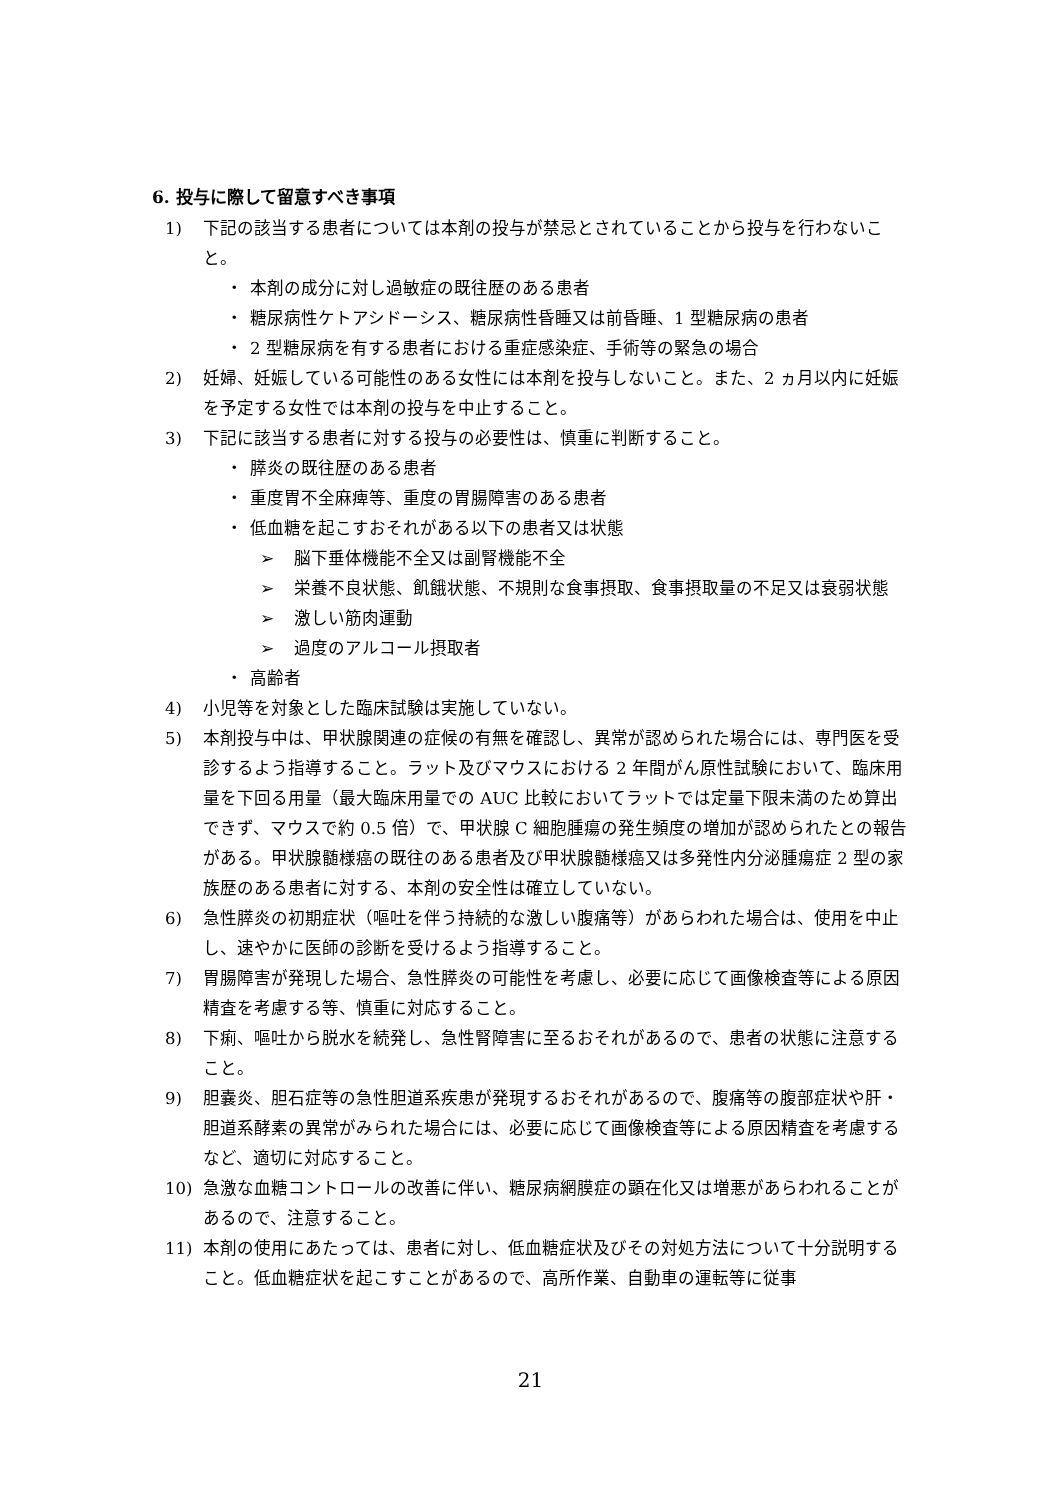6. 投与に際して留意すべき事項
1) 下記の該当する患者については本剤の投与が禁忌とされていることから投与を行わないこと。
・ 本剤の成分に対し過敏症の既往歴のある患者
・ 糖尿病性ケトアシドーシス、糖尿病性昏睡又は前昏睡、1 型糖尿病の患者
・ 2 型糖尿病を有する患者における重症感染症、手術等の緊急の場合
2) 妊婦、妊娠している可能性のある女性には本剤を投与しないこと。また、2 ヵ月以内に妊娠を予定する女性では本剤の投与を中止すること。
3) 下記に該当する患者に対する投与の必要性は、慎重に判断すること。
・ 膵炎の既往歴のある患者
・ 重度胃不全麻痺等、重度の胃腸障害のある患者
・ 低血糖を起こすおそれがある以下の患者又は状態
➢ 脳下垂体機能不全又は副腎機能不全
➢ 栄養不良状態、飢餓状態、不規則な食事摂取、食事摂取量の不足又は衰弱状態
➢ 激しい筋肉運動
➢ 過度のアルコール摂取者
・ 高齢者
4) 小児等を対象とした臨床試験は実施していない。
5) 本剤投与中は、甲状腺関連の症候の有無を確認し、異常が認められた場合には、専門医を受診するよう指導すること。ラット及びマウスにおける 2 年間がん原性試験において、臨床用量を下回る用量（最大臨床用量での AUC 比較においてラットでは定量下限未満のため算出できず、マウスで約 0.5 倍）で、甲状腺 C 細胞腫瘍の発生頻度の増加が認められたとの報告がある。甲状腺髄様癌の既往のある患者及び甲状腺髄様癌又は多発性内分泌腫瘍症 2 型の家族歴のある患者に対する、本剤の安全性は確立していない。
6) 急性膵炎の初期症状（嘔吐を伴う持続的な激しい腹痛等）があらわれた場合は、使用を中止し、速やかに医師の診断を受けるよう指導すること。
7) 胃腸障害が発現した場合、急性膵炎の可能性を考慮し、必要に応じて画像検査等による原因精査を考慮する等、慎重に対応すること。
8) 下痢、嘔吐から脱水を続発し、急性腎障害に至るおそれがあるので、患者の状態に注意すること。
9) 胆嚢炎、胆石症等の急性胆道系疾患が発現するおそれがあるので、腹痛等の腹部症状や肝・胆道系酵素の異常がみられた場合には、必要に応じて画像検査等による原因精査を考慮するなど、適切に対応すること。
10) 急激な血糖コントロールの改善に伴い、糖尿病網膜症の顕在化又は増悪があらわれることがあるので、注意すること。
11) 本剤の使用にあたっては、患者に対し、低血糖症状及びその対処方法について十分説明すること。低血糖症状を起こすことがあるので、高所作業、自動車の運転等に従事
21